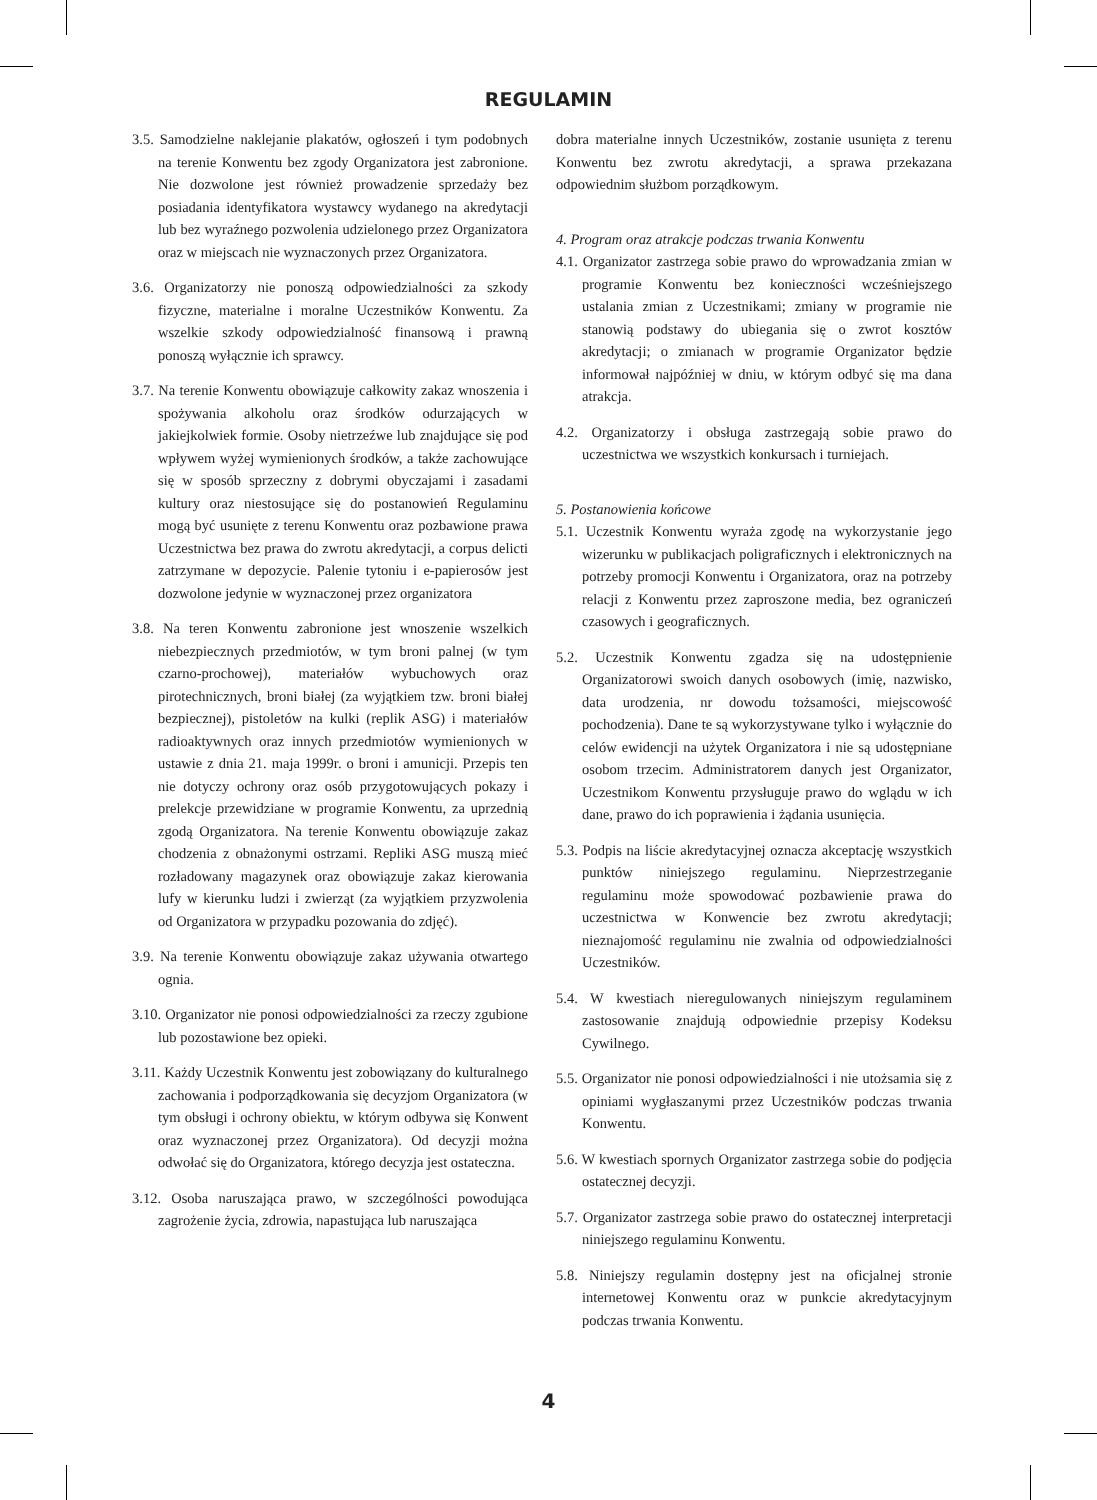REGULAMIN
3.5. Samodzielne naklejanie plakatów, ogłoszeń i tym podobnych na terenie Konwentu bez zgody Organizatora jest zabronione. Nie dozwolone jest również prowadzenie sprzedaży bez posiadania identyfikatora wystawcy wydanego na akredytacji lub bez wyraźnego pozwolenia udzielonego przez Organizatora oraz w miejscach nie wyznaczonych przez Organizatora.
3.6. Organizatorzy nie ponoszą odpowiedzialności za szkody fizyczne, materialne i moralne Uczestników Konwentu. Za wszelkie szkody odpowiedzialność finansową i prawną ponoszą wyłącznie ich sprawcy.
3.7. Na terenie Konwentu obowiązuje całkowity zakaz wnoszenia i spożywania alkoholu oraz środków odurzających w jakiejkolwiek formie. Osoby nietrzeźwe lub znajdujące się pod wpływem wyżej wymienionych środków, a także zachowujące się w sposób sprzeczny z dobrymi obyczajami i zasadami kultury oraz niestosujące się do postanowień Regulaminu mogą być usunięte z terenu Konwentu oraz pozbawione prawa Uczestnictwa bez prawa do zwrotu akredytacji, a corpus delicti zatrzymane w depozycie. Palenie tytoniu i e-papierosów jest dozwolone jedynie w wyznaczonej przez organizatora
3.8. Na teren Konwentu zabronione jest wnoszenie wszelkich niebezpiecznych przedmiotów, w tym broni palnej (w tym czarno-prochowej), materiałów wybuchowych oraz pirotechnicznych, broni białej (za wyjątkiem tzw. broni białej bezpiecznej), pistoletów na kulki (replik ASG) i materiałów radioaktywnych oraz innych przedmiotów wymienionych w ustawie z dnia 21. maja 1999r. o broni i amunicji. Przepis ten nie dotyczy ochrony oraz osób przygotowujących pokazy i prelekcje przewidziane w programie Konwentu, za uprzednią zgodą Organizatora. Na terenie Konwentu obowiązuje zakaz chodzenia z obnażonymi ostrzami. Repliki ASG muszą mieć rozładowany magazynek oraz obowiązuje zakaz kierowania lufy w kierunku ludzi i zwierząt (za wyjątkiem przyzwolenia od Organizatora w przypadku pozowania do zdjęć).
3.9. Na terenie Konwentu obowiązuje zakaz używania otwartego ognia.
3.10. Organizator nie ponosi odpowiedzialności za rzeczy zgubione lub pozostawione bez opieki.
3.11. Każdy Uczestnik Konwentu jest zobowiązany do kulturalnego zachowania i podporządkowania się decyzjom Organizatora (w tym obsługi i ochrony obiektu, w którym odbywa się Konwent oraz wyznaczonej przez Organizatora). Od decyzji można odwołać się do Organizatora, którego decyzja jest ostateczna.
3.12. Osoba naruszająca prawo, w szczególności powodująca zagrożenie życia, zdrowia, napastująca lub naruszająca
dobra materialne innych Uczestników, zostanie usunięta z terenu Konwentu bez zwrotu akredytacji, a sprawa przekazana odpowiednim służbom porządkowym.
4. Program oraz atrakcje podczas trwania Konwentu
4.1. Organizator zastrzega sobie prawo do wprowadzania zmian w programie Konwentu bez konieczności wcześniejszego ustalania zmian z Uczestnikami; zmiany w programie nie stanowią podstawy do ubiegania się o zwrot kosztów akredytacji; o zmianach w programie Organizator będzie informował najpóźniej w dniu, w którym odbyć się ma dana atrakcja.
4.2. Organizatorzy i obsługa zastrzegają sobie prawo do uczestnictwa we wszystkich konkursach i turniejach.
5. Postanowienia końcowe
5.1. Uczestnik Konwentu wyraża zgodę na wykorzystanie jego wizerunku w publikacjach poligraficznych i elektronicznych na potrzeby promocji Konwentu i Organizatora, oraz na potrzeby relacji z Konwentu przez zaproszone media, bez ograniczeń czasowych i geograficznych.
5.2. Uczestnik Konwentu zgadza się na udostępnienie Organizatorowi swoich danych osobowych (imię, nazwisko, data urodzenia, nr dowodu tożsamości, miejscowość pochodzenia). Dane te są wykorzystywane tylko i wyłącznie do celów ewidencji na użytek Organizatora i nie są udostępniane osobom trzecim. Administratorem danych jest Organizator, Uczestnikom Konwentu przysługuje prawo do wglądu w ich dane, prawo do ich poprawienia i żądania usunięcia.
5.3. Podpis na liście akredytacyjnej oznacza akceptację wszystkich punktów niniejszego regulaminu. Nieprzestrzeganie regulaminu może spowodować pozbawienie prawa do uczestnictwa w Konwencie bez zwrotu akredytacji; nieznajomość regulaminu nie zwalnia od odpowiedzialności Uczestników.
5.4. W kwestiach nieregulowanych niniejszym regulaminem zastosowanie znajdują odpowiednie przepisy Kodeksu Cywilnego.
5.5. Organizator nie ponosi odpowiedzialności i nie utożsamia się z opiniami wygłaszanymi przez Uczestników podczas trwania Konwentu.
5.6. W kwestiach spornych Organizator zastrzega sobie do podjęcia ostatecznej decyzji.
5.7. Organizator zastrzega sobie prawo do ostatecznej interpretacji niniejszego regulaminu Konwentu.
5.8. Niniejszy regulamin dostępny jest na oficjalnej stronie internetowej Konwentu oraz w punkcie akredytacyjnym podczas trwania Konwentu.
4